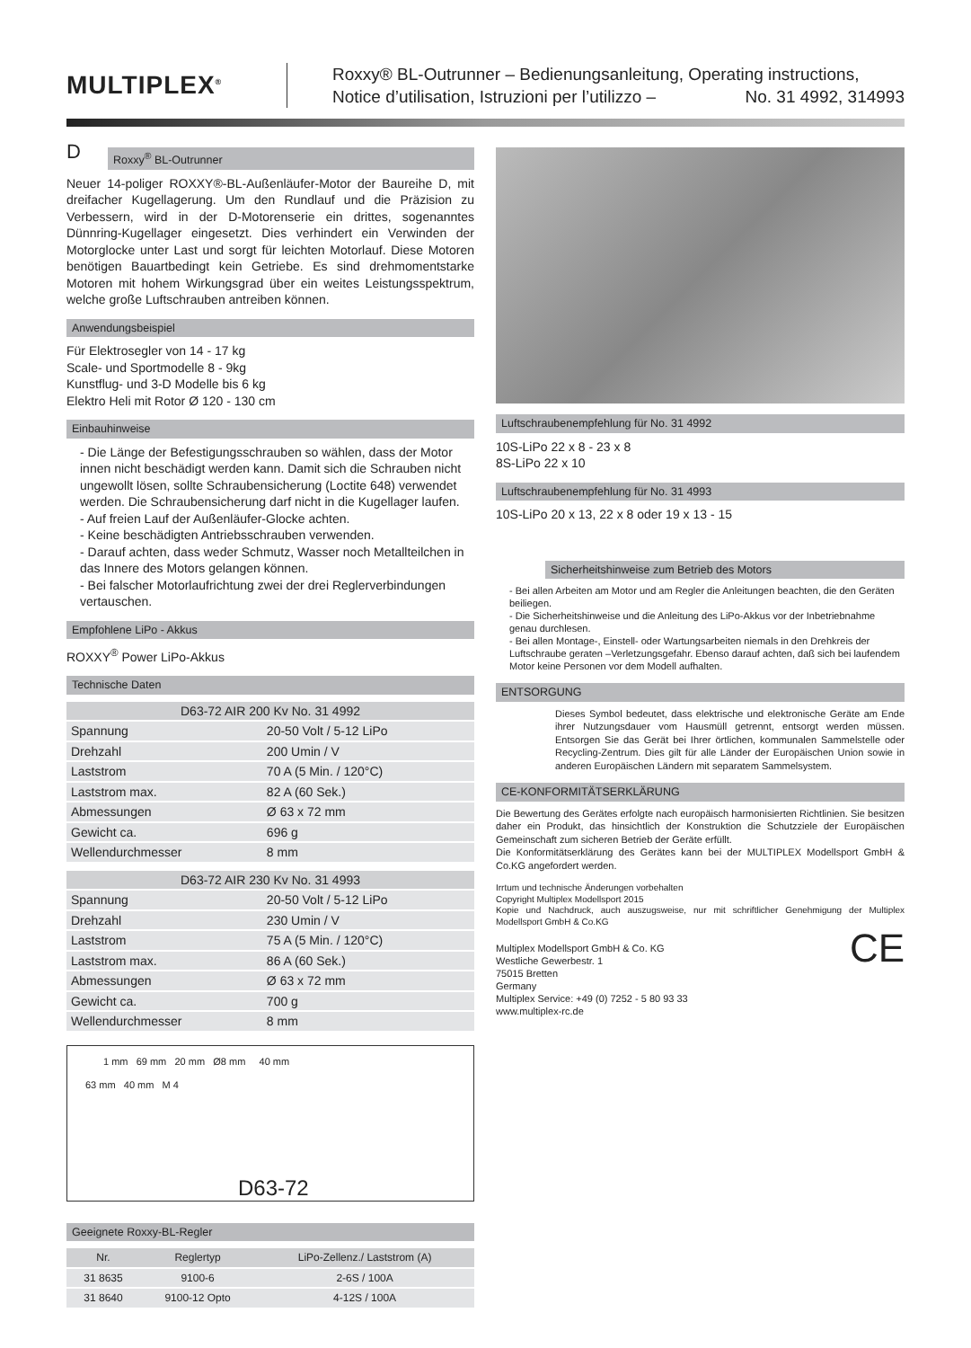MULTIPLEX<sup>®</sup>
Roxxy® BL-Outrunner – Bedienungsanleitung, Operating instructions,
Notice d’utilisation, Istruzioni per l’utilizzo – No. 31 4992, 314993
D
Roxxy<sup>®</sup> BL-Outrunner
Neuer 14-poliger ROXXY®-BL-Außenläufer-Motor der Baureihe D, mit dreifacher Kugellagerung. Um den Rundlauf und die Präzision zu Verbessern, wird in der D-Motorenserie ein drittes, sogenanntes Dünnring-Kugellager eingesetzt. Dies verhindert ein Verwinden der Motorglocke unter Last und sorgt für leichten Motorlauf. Diese Motoren benötigen Bauartbedingt kein Getriebe. Es sind drehmomentstarke Motoren mit hohem Wirkungsgrad über ein weites Leistungsspektrum, welche große Luftschrauben antreiben können.
Anwendungsbeispiel
Für Elektrosegler von 14 - 17 kg
Scale- und Sportmodelle 8 - 9kg
Kunstflug- und 3-D Modelle bis 6 kg
Elektro Heli mit Rotor Ø 120 - 130 cm
Einbauhinweise
- Die Länge der Befestigungsschrauben so wählen, dass der Motor innen nicht beschädigt werden kann. Damit sich die Schrauben nicht ungewollt lösen, sollte Schraubensicherung (Loctite 648) verwendet werden. Die Schraubensicherung darf nicht in die Kugellager laufen.
- Auf freien Lauf der Außenläufer-Glocke achten.
- Keine beschädigten Antriebsschrauben verwenden.
- Darauf achten, dass weder Schmutz, Wasser noch Metallteilchen in das Innere des Motors gelangen können.
- Bei falscher Motorlaufrichtung zwei der drei Reglerverbindungen vertauschen.
Empfohlene LiPo - Akkus
ROXXY<sup>®</sup> Power LiPo-Akkus
Technische Daten
| D63-72 AIR 200 Kv No. 31 4992 | |
| --- | --- |
| Spannung | 20-50 Volt / 5-12 LiPo |
| Drehzahl | 200 Umin / V |
| Laststrom | 70 A (5 Min. / 120°C) |
| Laststrom max. | 82 A (60 Sek.) |
| Abmessungen | Ø 63 x 72 mm |
| Gewicht ca. | 696 g |
| Wellendurchmesser | 8 mm |
| D63-72 AIR 230 Kv No. 31 4993 | |
| --- | --- |
| Spannung | 20-50 Volt / 5-12 LiPo |
| Drehzahl | 230 Umin / V |
| Laststrom | 75 A (5 Min. / 120°C) |
| Laststrom max. | 86 A (60 Sek.) |
| Abmessungen | Ø 63 x 72 mm |
| Gewicht ca. | 700 g |
| Wellendurchmesser | 8 mm |
1 mm 69 mm 20 mm Ø8 mm 40 mm
63 mm 40 mm M 4
D63-72
Geeignete Roxxy-BL-Regler
| Nr. | Reglertyp | LiPo-Zellenz./ Laststrom (A) |
| --- | --- | --- |
| 31 8635 | 9100-6 | 2-6S / 100A |
| 31 8640 | 9100-12 Opto | 4-12S / 100A |
Luftschraubenempfehlung für No. 31 4992
10S-LiPo 22 x 8 - 23 x 8
8S-LiPo 22 x 10
Luftschraubenempfehlung für No. 31 4993
10S-LiPo 20 x 13, 22 x 8 oder 19 x 13 - 15
Sicherheitshinweise zum Betrieb des Motors
- Bei allen Arbeiten am Motor und am Regler die Anleitungen beachten, die den Geräten beiliegen.
- Die Sicherheitshinweise und die Anleitung des LiPo-Akkus vor der Inbetriebnahme genau durchlesen.
- Bei allen Montage-, Einstell- oder Wartungsarbeiten niemals in den Drehkreis der Luftschraube geraten –Verletzungsgefahr. Ebenso darauf achten, daß sich bei laufendem Motor keine Personen vor dem Modell aufhalten.
ENTSORGUNG
Dieses Symbol bedeutet, dass elektrische und elektronische Geräte am Ende ihrer Nutzungsdauer vom Hausmüll getrennt, entsorgt werden müssen. Entsorgen Sie das Gerät bei Ihrer örtlichen, kommunalen Sammelstelle oder Recycling-Zentrum. Dies gilt für alle Länder der Europäischen Union sowie in anderen Europäischen Ländern mit separatem Sammelsystem.
CE-KONFORMITÄTSERKLÄRUNG
Die Bewertung des Gerätes erfolgte nach europäisch harmonisierten Richtlinien. Sie besitzen daher ein Produkt, das hinsichtlich der Konstruktion die Schutzziele der Europäischen Gemeinschaft zum sicheren Betrieb der Geräte erfüllt.
Die Konformitätserklärung des Gerätes kann bei der MULTIPLEX Modellsport GmbH & Co.KG angefordert werden.
Irrtum und technische Änderungen vorbehalten
Copyright Multiplex Modellsport 2015
Kopie und Nachdruck, auch auszugsweise, nur mit schriftlicher Genehmigung der Multiplex Modellsport GmbH & Co.KG
Multiplex Modellsport GmbH & Co. KG
Westliche Gewerbestr. 1
75015 Bretten
Germany
Multiplex Service: +49 (0) 7252 - 5 80 93 33
www.multiplex-rc.de
CE